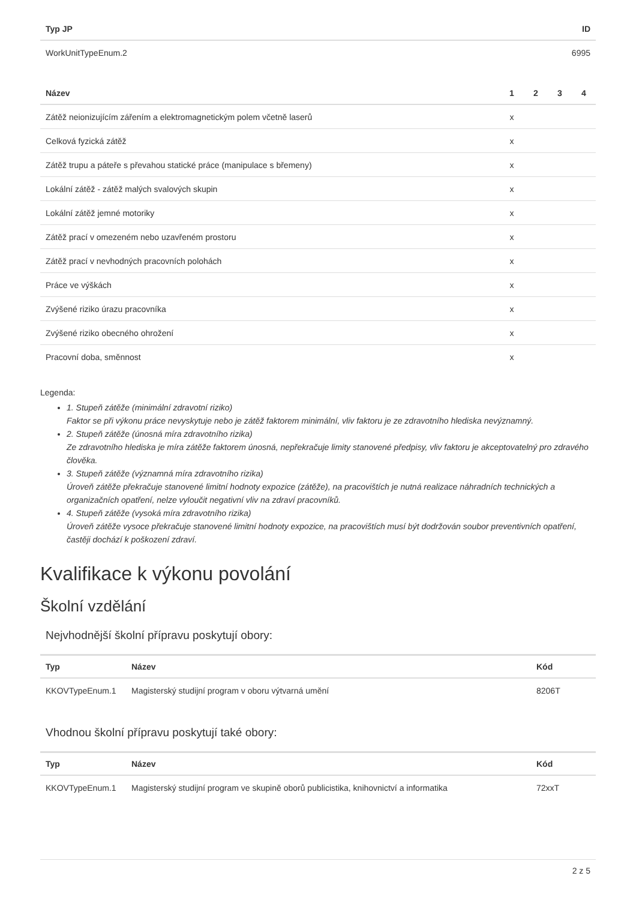| Typ JP | ID |
| --- | --- |
| WorkUnitTypeEnum.2 | 6995 |
| Název | 1 | 2 | 3 | 4 |
| --- | --- | --- | --- | --- |
| Zátěž neionizujícím zářením a elektromagnetickým polem včetně laserů | x | | | |
| Celková fyzická zátěž | x | | | |
| Zátěž trupu a páteře s převahou statické práce (manipulace s břemeny) | x | | | |
| Lokální zátěž - zátěž malých svalových skupin | x | | | |
| Lokální zátěž jemné motoriky | x | | | |
| Zátěž prací v omezeném nebo uzavřeném prostoru | x | | | |
| Zátěž prací v nevhodných pracovních polohách | x | | | |
| Práce ve výškách | x | | | |
| Zvýšené riziko úrazu pracovníka | x | | | |
| Zvýšené riziko obecného ohrožení | x | | | |
| Pracovní doba, směnnost | x | | | |
Legenda:
1. Stupeň zátěže (minimální zdravotní riziko)
Faktor se při výkonu práce nevyskytuje nebo je zátěž faktorem minimální, vliv faktoru je ze zdravotního hlediska nevýznamný.
2. Stupeň zátěže (únosná míra zdravotního rizika)
Ze zdravotního hlediska je míra zátěže faktorem únosná, nepřekračuje limity stanovené předpisy, vliv faktoru je akceptovatelný pro zdravého člověka.
3. Stupeň zátěže (významná míra zdravotního rizika)
Úroveň zátěže překračuje stanovené limitní hodnoty expozice (zátěže), na pracovištích je nutná realizace náhradních technických a organizačních opatření, nelze vyloučit negativní vliv na zdraví pracovníků.
4. Stupeň zátěže (vysoká míra zdravotního rizika)
Úroveň zátěže vysoce překračuje stanovené limitní hodnoty expozice, na pracovištích musí být dodržován soubor preventivních opatření, častěji dochází k poškození zdraví.
Kvalifikace k výkonu povolání
Školní vzdělání
Nejvhodnější školní přípravu poskytují obory:
| Typ | Název | Kód |
| --- | --- | --- |
| KKOVTypeEnum.1 | Magisterský studijní program v oboru výtvarná umění | 8206T |
Vhodnou školní přípravu poskytují také obory:
| Typ | Název | Kód |
| --- | --- | --- |
| KKOVTypeEnum.1 | Magisterský studijní program ve skupině oborů publicistika, knihovnictví a informatika | 72xxT |
2 z 5